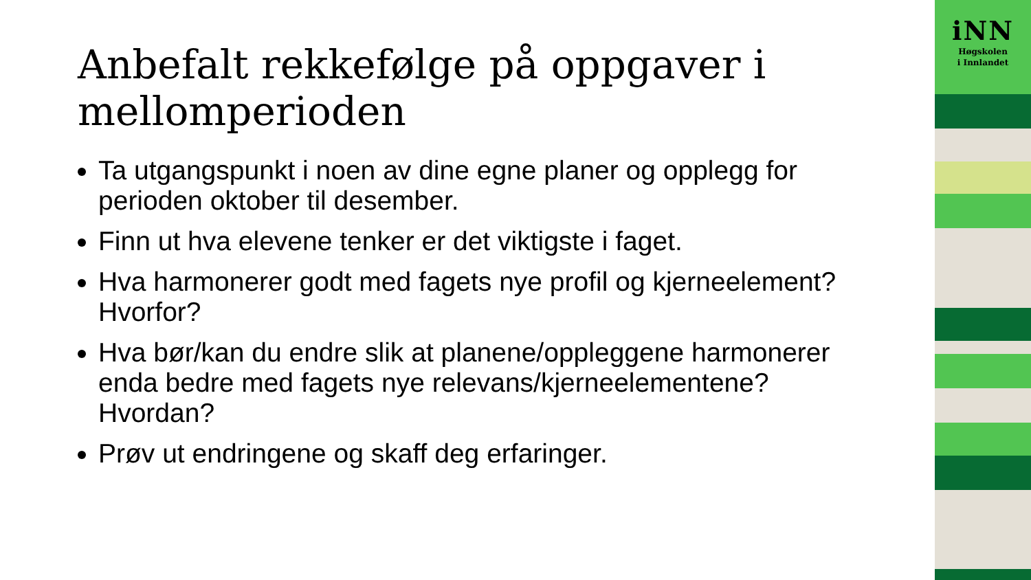Anbefalt rekkefølge på oppgaver i mellomperioden
Ta utgangspunkt i noen av dine egne planer og opplegg for perioden oktober til desember.
Finn ut hva elevene tenker er det viktigste i faget.
Hva harmonerer godt med fagets nye profil og kjerneelement? Hvorfor?
Hva bør/kan du endre slik at planene/oppleggene harmonerer enda bedre med fagets nye relevans/kjerneelementene? Hvordan?
Prøv ut endringene og skaff deg erfaringer.
iNN
Høgskolen
i Innlandet